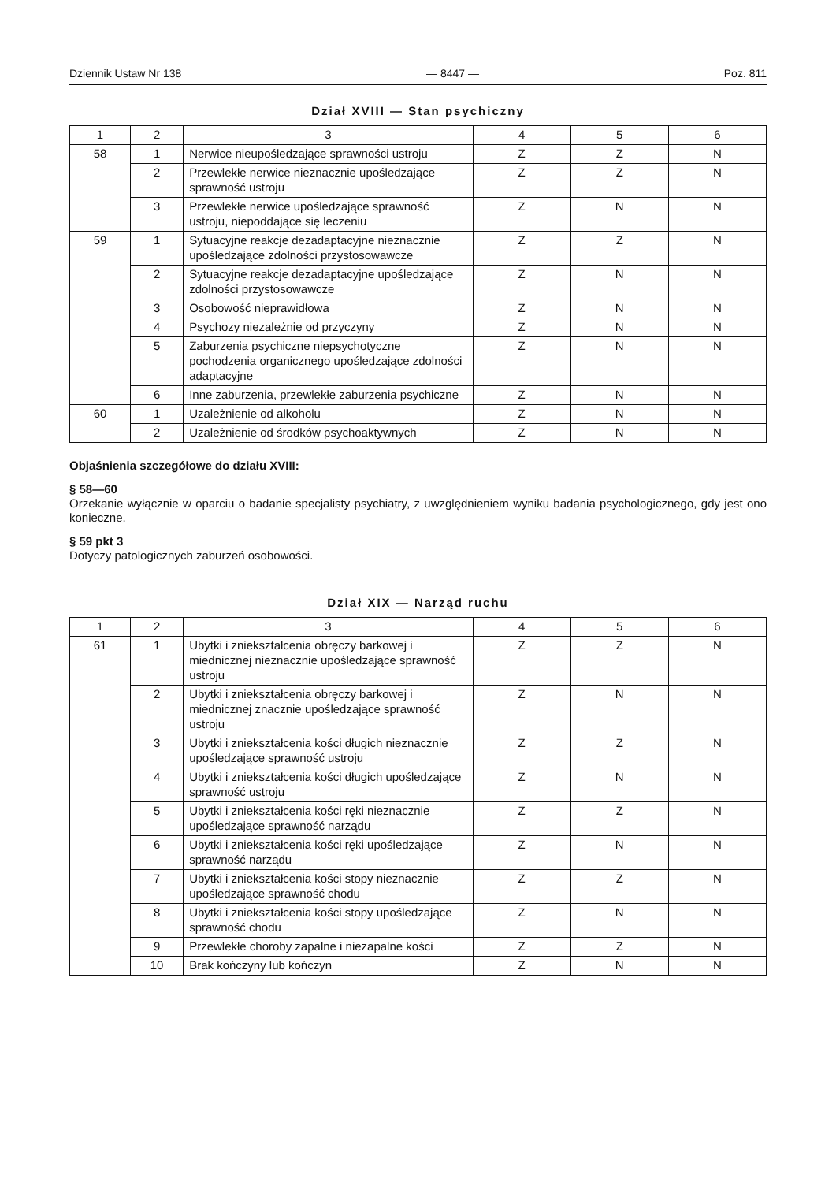Dziennik Ustaw Nr 138 — 8447 — Poz. 811
Dział XVIII — Stan psychiczny
| 1 | 2 | 3 | 4 | 5 | 6 |
| --- | --- | --- | --- | --- | --- |
| 58 | 1 | Nerwice nieupośledzające sprawności ustroju | Z | Z | N |
| | 2 | Przewlekłe nerwice nieznacznie upośledzające sprawność ustroju | Z | Z | N |
| | 3 | Przewlekłe nerwice upośledzające sprawność ustroju, niepoddające się leczeniu | Z | N | N |
| 59 | 1 | Sytuacyjne reakcje dezadaptacyjne nieznacznie upośledzające zdolności przystosowawcze | Z | Z | N |
| | 2 | Sytuacyjne reakcje dezadaptacyjne upośledzające zdolności przystosowawcze | Z | N | N |
| | 3 | Osobowość nieprawidłowa | Z | N | N |
| | 4 | Psychozy niezależnie od przyczyny | Z | N | N |
| | 5 | Zaburzenia psychiczne niepsychotyczne pochodzenia organicznego upośledzające zdolności adaptacyjne | Z | N | N |
| | 6 | Inne zaburzenia, przewlekłe zaburzenia psychiczne | Z | N | N |
| 60 | 1 | Uzależnienie od alkoholu | Z | N | N |
| | 2 | Uzależnienie od środków psychoaktywnych | Z | N | N |
Objaśnienia szczegółowe do działu XVIII:
§ 58—60
Orzekanie wyłącznie w oparciu o badanie specjalisty psychiatry, z uwzględnieniem wyniku badania psychologicznego, gdy jest ono konieczne.
§ 59 pkt 3
Dotyczy patologicznych zaburzeń osobowości.
Dział XIX — Narząd ruchu
| 1 | 2 | 3 | 4 | 5 | 6 |
| --- | --- | --- | --- | --- | --- |
| 61 | 1 | Ubytki i zniekształcenia obręczy barkowej i miednicznej nieznacznie upośledzające sprawność ustroju | Z | Z | N |
| | 2 | Ubytki i zniekształcenia obręczy barkowej i miednicznej znacznie upośledzające sprawność ustroju | Z | N | N |
| | 3 | Ubytki i zniekształcenia kości długich nieznacznie upośledzające sprawność ustroju | Z | Z | N |
| | 4 | Ubytki i zniekształcenia kości długich upośledzające sprawność ustroju | Z | N | N |
| | 5 | Ubytki i zniekształcenia kości ręki nieznacznie upośledzające sprawność narządu | Z | Z | N |
| | 6 | Ubytki i zniekształcenia kości ręki upośledzające sprawność narządu | Z | N | N |
| | 7 | Ubytki i zniekształcenia kości stopy nieznacznie upośledzające sprawność chodu | Z | Z | N |
| | 8 | Ubytki i zniekształcenia kości stopy upośledzające sprawność chodu | Z | N | N |
| | 9 | Przewlekłe choroby zapalne i niezapalne kości | Z | Z | N |
| | 10 | Brak kończyny lub kończyn | Z | N | N |